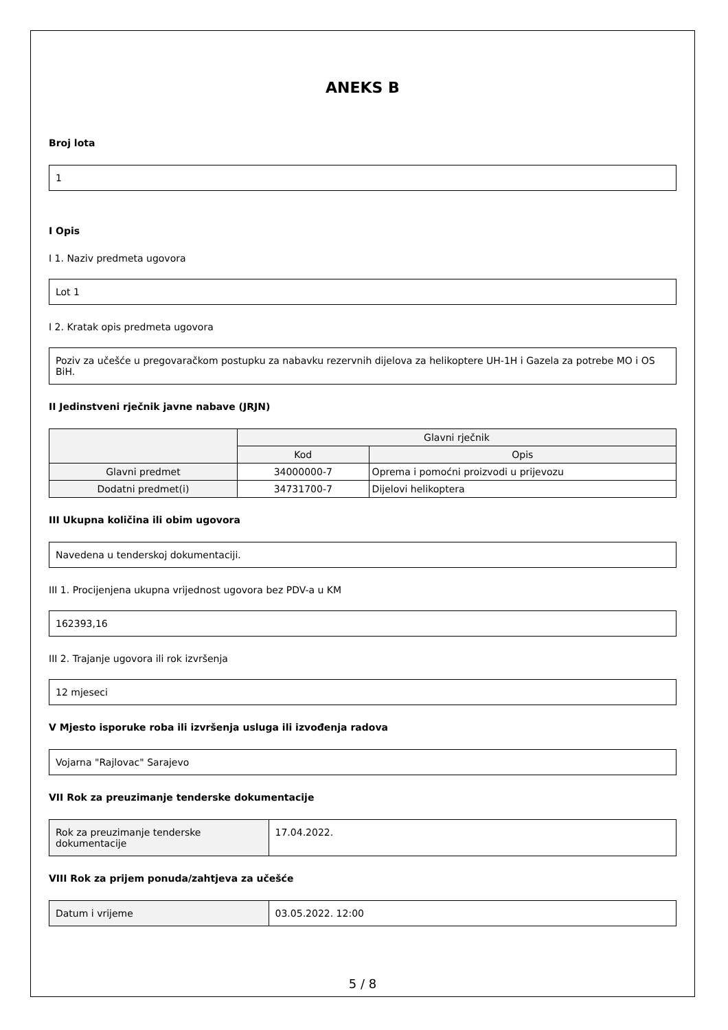ANEKS B
Broj lota
1
I Opis
I 1. Naziv predmeta ugovora
Lot 1
I 2. Kratak opis predmeta ugovora
Poziv za učešće u pregovaračkom postupku za nabavku rezervnih dijelova za helikoptere UH-1H i Gazela za potrebe MO i OS BiH.
II Jedinstveni rječnik javne nabave (JRJN)
| | Glavni rječnik | |
| --- | --- | --- |
| | Kod | Opis |
| Glavni predmet | 34000000-7 | Oprema i pomoćni proizvodi u prijevozu |
| Dodatni predmet(i) | 34731700-7 | Dijelovi helikoptera |
III Ukupna količina ili obim ugovora
Navedena u tenderskoj dokumentaciji.
III 1. Procijenjena ukupna vrijednost ugovora bez PDV-a u KM
162393,16
III 2. Trajanje ugovora ili rok izvršenja
12 mjeseci
V Mjesto isporuke roba ili izvršenja usluga ili izvođenja radova
Vojarna "Rajlovac" Sarajevo
VII Rok za preuzimanje tenderske dokumentacije
| Rok za preuzimanje tenderske dokumentacije | 17.04.2022. |
VIII Rok za prijem ponuda/zahtjeva za učešće
| Datum i vrijeme | 03.05.2022. 12:00 |
5 / 8